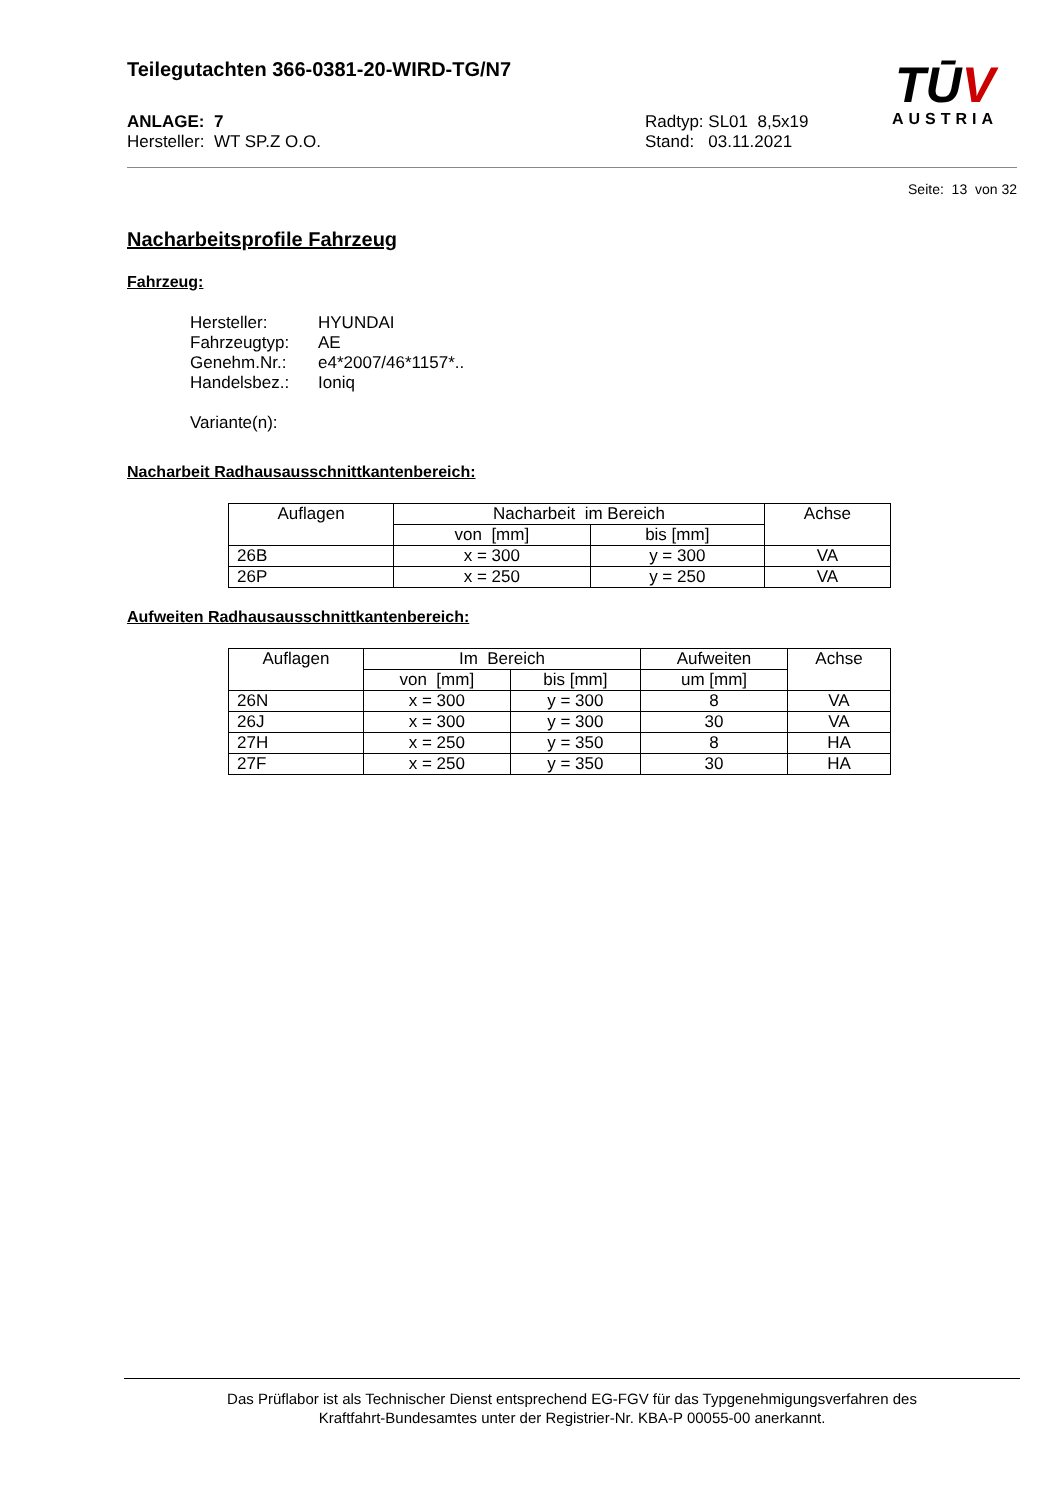Teilegutachten 366-0381-20-WIRD-TG/N7
ANLAGE: 7
Hersteller: WT SP.Z O.O.
Radtyp: SL01 8,5x19
Stand: 03.11.2021
TŪV
AUSTRIA
Seite: 13 von 32
Nacharbeitsprofile Fahrzeug
Fahrzeug:
| Hersteller: | HYUNDAI |
| Fahrzeugtyp: | AE |
| Genehm.Nr.: | e4*2007/46*1157*.. |
| Handelsbez.: | Ioniq |
Variante(n):
Nacharbeit Radhausausschnittkantenbereich:
| Auflagen | Nacharbeit im Bereich | | Achse |
| --- | --- | --- | --- |
| | von [mm] | bis [mm] | |
| 26B | x = 300 | y = 300 | VA |
| 26P | x = 250 | y = 250 | VA |
Aufweiten Radhausausschnittkantenbereich:
| Auflagen | Im Bereich | | Aufweiten | Achse |
| --- | --- | --- | --- | --- |
| | von [mm] | bis [mm] | um [mm] | |
| 26N | x = 300 | y = 300 | 8 | VA |
| 26J | x = 300 | y = 300 | 30 | VA |
| 27H | x = 250 | y = 350 | 8 | HA |
| 27F | x = 250 | y = 350 | 30 | HA |
Das Prüflabor ist als Technischer Dienst entsprechend EG-FGV für das Typgenehmigungsverfahren des
Kraftfahrt-Bundesamtes unter der Registrier-Nr. KBA-P 00055-00 anerkannt.